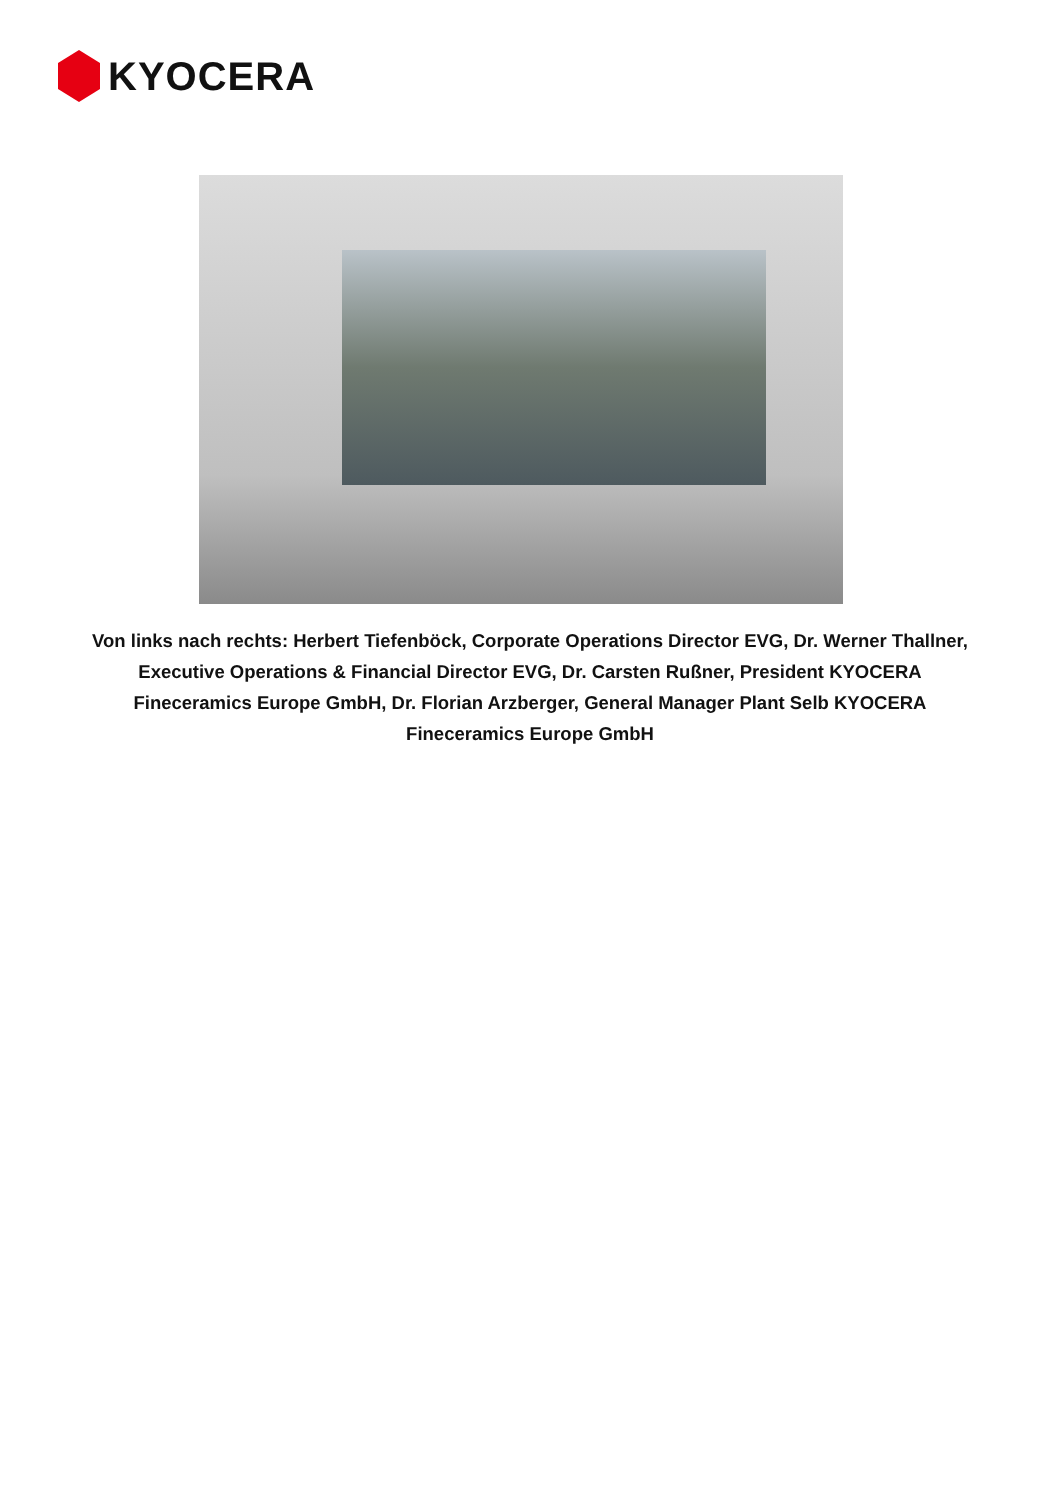KYOCERA
Von links nach rechts: Herbert Tiefenböck, Corporate Operations Director EVG, Dr. Werner Thallner, Executive Operations & Financial Director EVG, Dr. Carsten Rußner, President KYOCERA Fineceramics Europe GmbH, Dr. Florian Arzberger, General Manager Plant Selb KYOCERA Fineceramics Europe GmbH